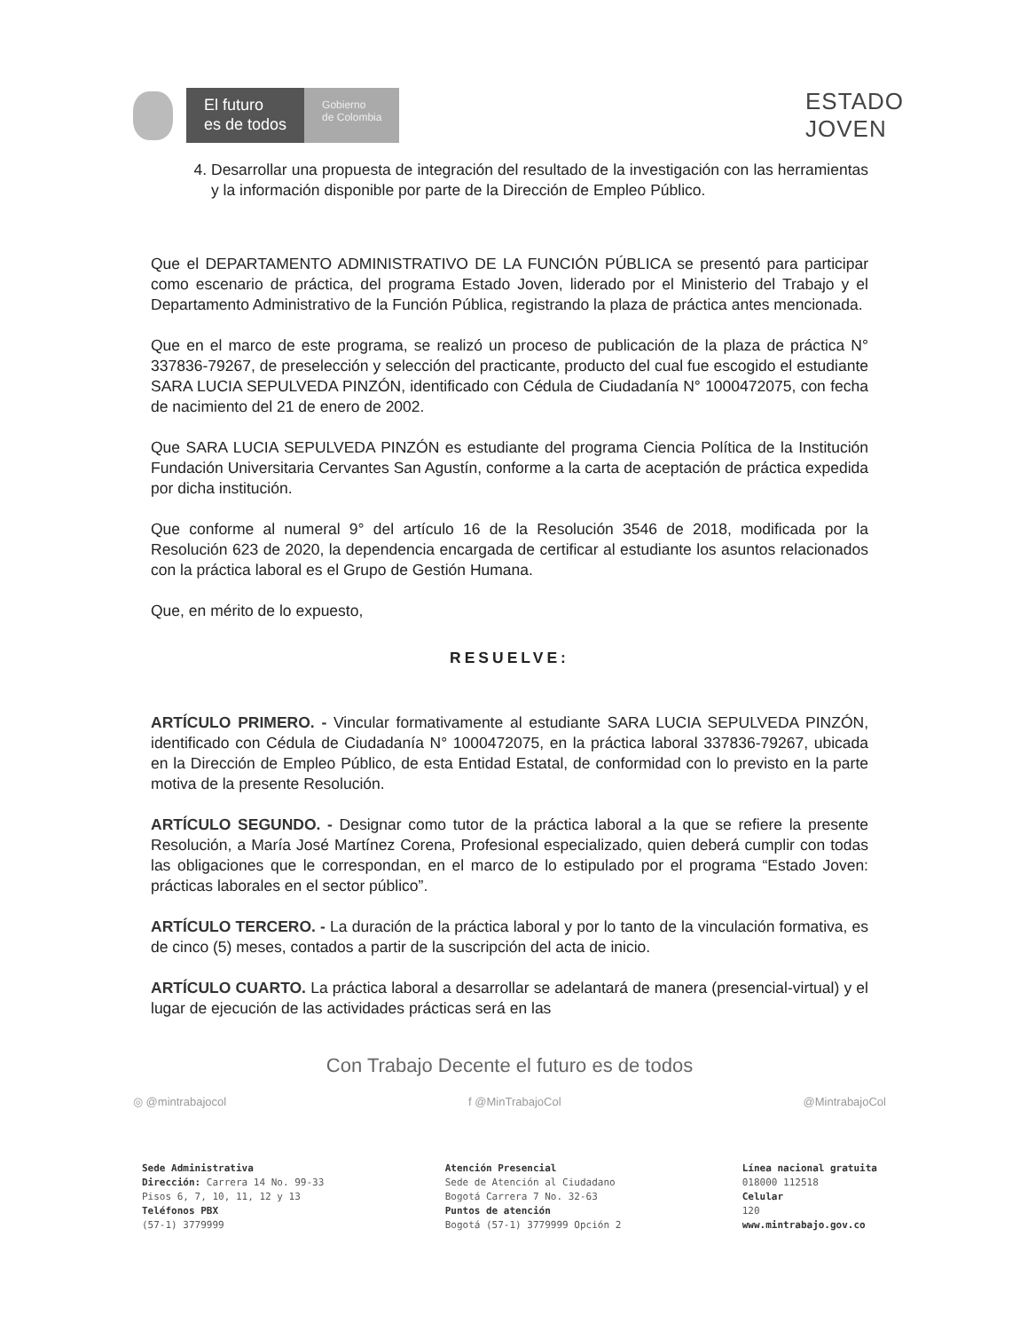El futuro
es de todos
Gobierno
de Colombia
ESTADO
JOVEN
4. Desarrollar una propuesta de integración del resultado de la investigación con las herramientas y la información disponible por parte de la Dirección de Empleo Público.
Que el DEPARTAMENTO ADMINISTRATIVO DE LA FUNCIÓN PÚBLICA se presentó para participar como escenario de práctica, del programa Estado Joven, liderado por el Ministerio del Trabajo y el Departamento Administrativo de la Función Pública, registrando la plaza de práctica antes mencionada.
Que en el marco de este programa, se realizó un proceso de publicación de la plaza de práctica N° 337836-79267, de preselección y selección del practicante, producto del cual fue escogido el estudiante SARA LUCIA SEPULVEDA PINZÓN, identificado con Cédula de Ciudadanía N° 1000472075, con fecha de nacimiento del 21 de enero de 2002.
Que SARA LUCIA SEPULVEDA PINZÓN es estudiante del programa Ciencia Política de la Institución Fundación Universitaria Cervantes San Agustín, conforme a la carta de aceptación de práctica expedida por dicha institución.
Que conforme al numeral 9° del artículo 16 de la Resolución 3546 de 2018, modificada por la Resolución 623 de 2020, la dependencia encargada de certificar al estudiante los asuntos relacionados con la práctica laboral es el Grupo de Gestión Humana.
Que, en mérito de lo expuesto,
RESUELVE:
ARTÍCULO PRIMERO. - Vincular formativamente al estudiante SARA LUCIA SEPULVEDA PINZÓN, identificado con Cédula de Ciudadanía N° 1000472075, en la práctica laboral 337836-79267, ubicada en la Dirección de Empleo Público, de esta Entidad Estatal, de conformidad con lo previsto en la parte motiva de la presente Resolución.
ARTÍCULO SEGUNDO. - Designar como tutor de la práctica laboral a la que se refiere la presente Resolución, a María José Martínez Corena, Profesional especializado, quien deberá cumplir con todas las obligaciones que le correspondan, en el marco de lo estipulado por el programa “Estado Joven: prácticas laborales en el sector público”.
ARTÍCULO TERCERO. - La duración de la práctica laboral y por lo tanto de la vinculación formativa, es de cinco (5) meses, contados a partir de la suscripción del acta de inicio.
ARTÍCULO CUARTO. La práctica laboral a desarrollar se adelantará de manera (presencial-virtual) y el lugar de ejecución de las actividades prácticas será en las
Con Trabajo Decente el futuro es de todos
◎ @mintrabajocol f @MinTrabajoCol @MintrabajoCol
Sede Administrativa
Dirección: Carrera 14 No. 99-33
Pisos 6, 7, 10, 11, 12 y 13
Teléfonos PBX
(57-1) 3779999
Atención Presencial
Sede de Atención al Ciudadano
Bogotá Carrera 7 No. 32-63
Puntos de atención
Bogotá (57-1) 3779999 Opción 2
Línea nacional gratuita
018000 112518
Celular
120
www.mintrabajo.gov.co